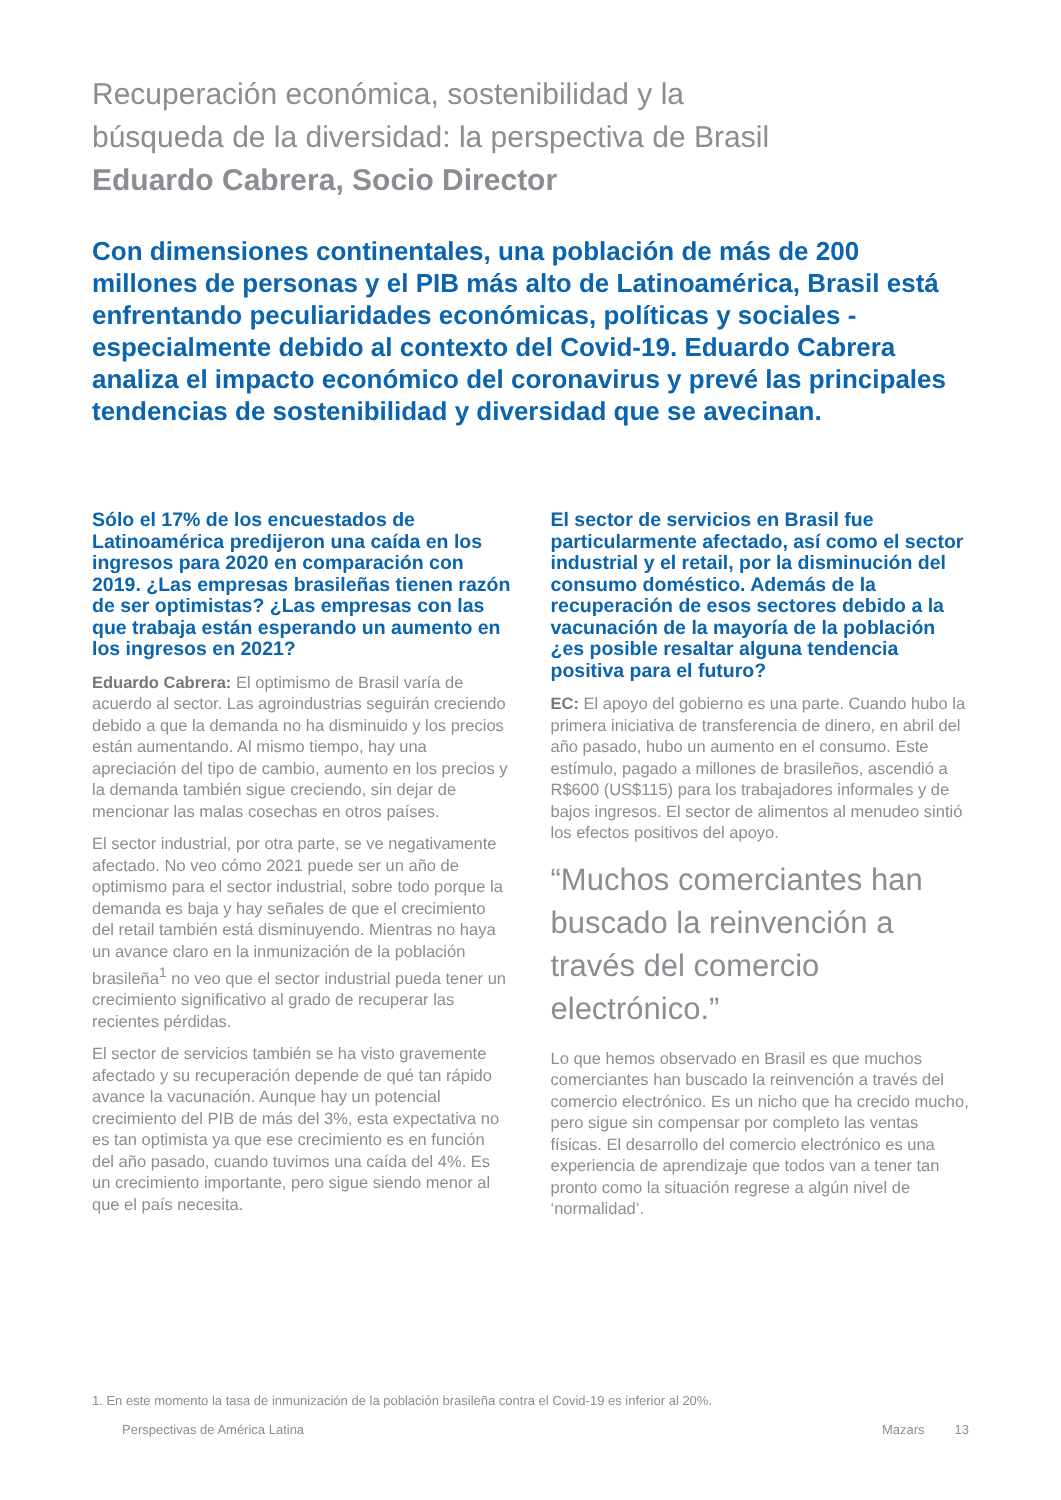Recuperación económica, sostenibilidad y la
búsqueda de la diversidad: la perspectiva de Brasil
Eduardo Cabrera, Socio Director
Con dimensiones continentales, una población de más de 200 millones de personas y el PIB más alto de Latinoamérica, Brasil está enfrentando peculiaridades económicas, políticas y sociales - especialmente debido al contexto del Covid-19. Eduardo Cabrera analiza el impacto económico del coronavirus y prevé las principales tendencias de sostenibilidad y diversidad que se avecinan.
Sólo el 17% de los encuestados de Latinoamérica predijeron una caída en los ingresos para 2020 en comparación con 2019. ¿Las empresas brasileñas tienen razón de ser optimistas? ¿Las empresas con las que trabaja están esperando un aumento en los ingresos en 2021?
Eduardo Cabrera: El optimismo de Brasil varía de acuerdo al sector. Las agroindustrias seguirán creciendo debido a que la demanda no ha disminuido y los precios están aumentando. Al mismo tiempo, hay una apreciación del tipo de cambio, aumento en los precios y la demanda también sigue creciendo, sin dejar de mencionar las malas cosechas en otros países.
El sector industrial, por otra parte, se ve negativamente afectado. No veo cómo 2021 puede ser un año de optimismo para el sector industrial, sobre todo porque la demanda es baja y hay señales de que el crecimiento del retail también está disminuyendo. Mientras no haya un avance claro en la inmunización de la población brasileña<sup>1</sup> no veo que el sector industrial pueda tener un crecimiento significativo al grado de recuperar las recientes pérdidas.
El sector de servicios también se ha visto gravemente afectado y su recuperación depende de qué tan rápido avance la vacunación. Aunque hay un potencial crecimiento del PIB de más del 3%, esta expectativa no es tan optimista ya que ese crecimiento es en función del año pasado, cuando tuvimos una caída del 4%. Es un crecimiento importante, pero sigue siendo menor al que el país necesita.
El sector de servicios en Brasil fue particularmente afectado, así como el sector industrial y el retail, por la disminución del consumo doméstico. Además de la recuperación de esos sectores debido a la vacunación de la mayoría de la población ¿es posible resaltar alguna tendencia positiva para el futuro?
EC: El apoyo del gobierno es una parte. Cuando hubo la primera iniciativa de transferencia de dinero, en abril del año pasado, hubo un aumento en el consumo. Este estímulo, pagado a millones de brasileños, ascendió a R$600 (US$115) para los trabajadores informales y de bajos ingresos. El sector de alimentos al menudeo sintió los efectos positivos del apoyo.
“Muchos comerciantes han buscado la reinvención a través del comercio electrónico.”
Lo que hemos observado en Brasil es que muchos comerciantes han buscado la reinvención a través del comercio electrónico. Es un nicho que ha crecido mucho, pero sigue sin compensar por completo las ventas físicas. El desarrollo del comercio electrónico es una experiencia de aprendizaje que todos van a tener tan pronto como la situación regrese a algún nivel de ‘normalidad’.
1. En este momento la tasa de inmunización de la población brasileña contra el Covid-19 es inferior al 20%.
Perspectivas de América Latina Mazars 13